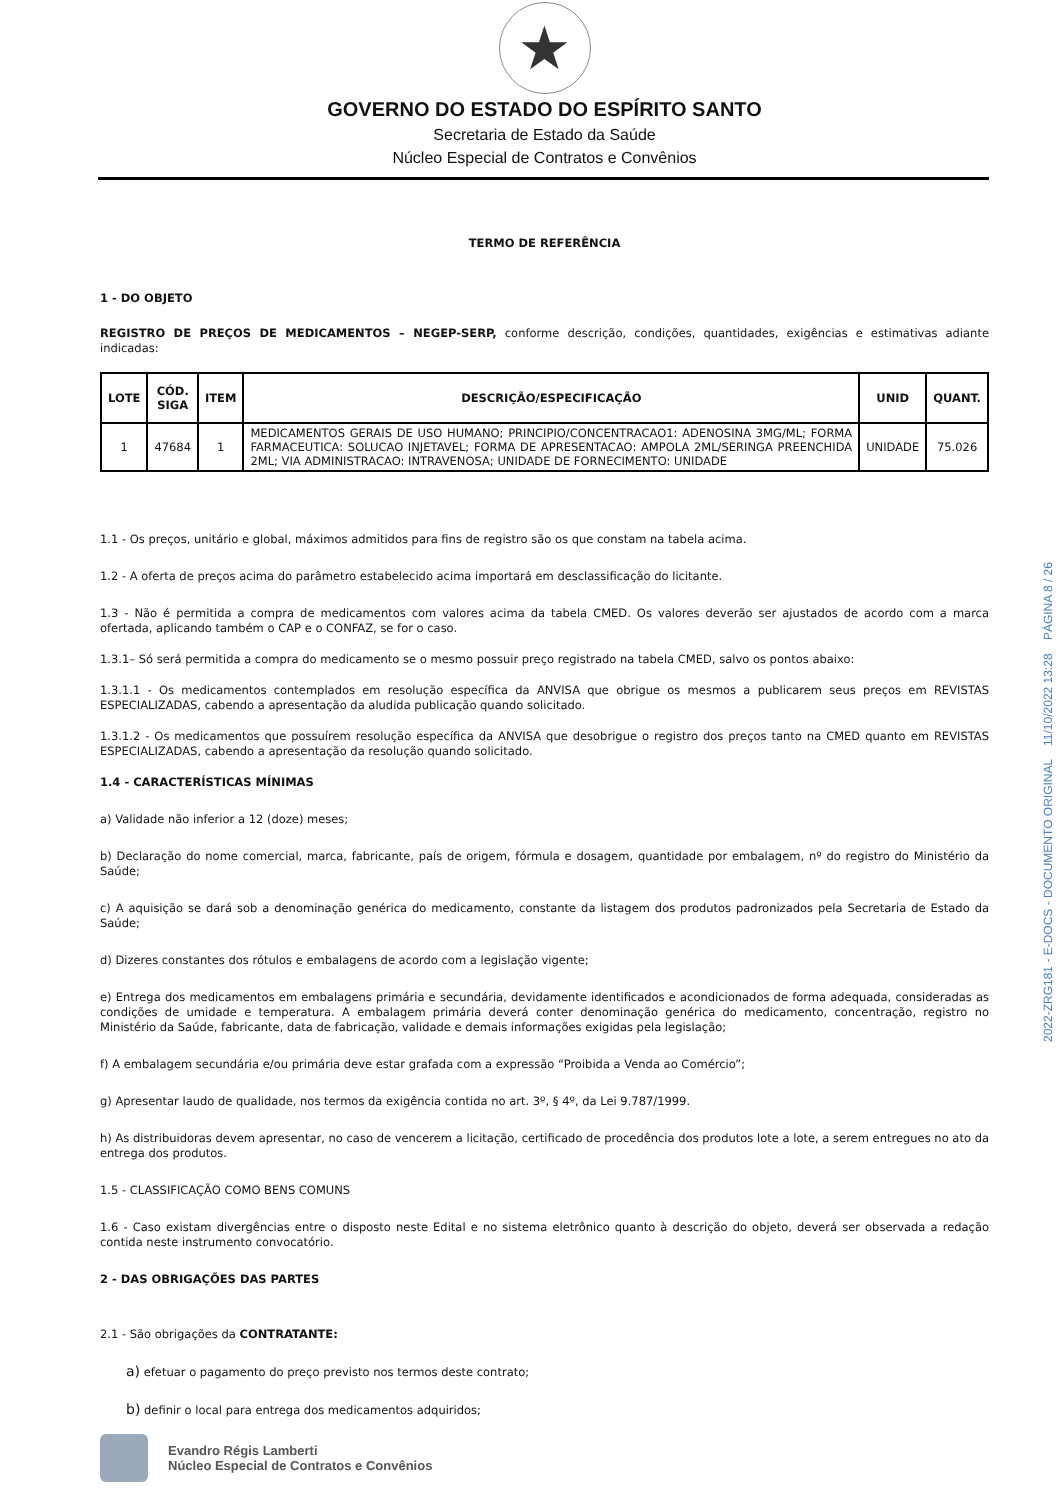★
GOVERNO DO ESTADO DO ESPÍRITO SANTO
Secretaria de Estado da Saúde
Núcleo Especial de Contratos e Convênios
TERMO DE REFERÊNCIA
1 - DO OBJETO
REGISTRO DE PREÇOS DE MEDICAMENTOS – NEGEP-SERP, conforme descrição, condições, quantidades, exigências e estimativas adiante indicadas:
| LOTE | CÓD. SIGA | ITEM | DESCRIÇÃO/ESPECIFICAÇÃO | UNID | QUANT. |
| --- | --- | --- | --- | --- | --- |
| 1 | 47684 | 1 | MEDICAMENTOS GERAIS DE USO HUMANO; PRINCIPIO/CONCENTRACAO1: ADENOSINA 3MG/ML; FORMA FARMACEUTICA: SOLUCAO INJETAVEL; FORMA DE APRESENTACAO: AMPOLA 2ML/SERINGA PREENCHIDA 2ML; VIA ADMINISTRACAO: INTRAVENOSA; UNIDADE DE FORNECIMENTO: UNIDADE | UNIDADE | 75.026 |
1.1 - Os preços, unitário e global, máximos admitidos para fins de registro são os que constam na tabela acima.
1.2 - A oferta de preços acima do parâmetro estabelecido acima importará em desclassificação do licitante.
1.3 - Não é permitida a compra de medicamentos com valores acima da tabela CMED. Os valores deverão ser ajustados de acordo com a marca ofertada, aplicando também o CAP e o CONFAZ, se for o caso.
1.3.1– Só será permitida a compra do medicamento se o mesmo possuir preço registrado na tabela CMED, salvo os pontos abaixo:
1.3.1.1 - Os medicamentos contemplados em resolução específica da ANVISA que obrigue os mesmos a publicarem seus preços em REVISTAS ESPECIALIZADAS, cabendo a apresentação da aludida publicação quando solicitado.
1.3.1.2 - Os medicamentos que possuírem resolução específica da ANVISA que desobrigue o registro dos preços tanto na CMED quanto em REVISTAS ESPECIALIZADAS, cabendo a apresentação da resolução quando solicitado.
1.4 - CARACTERÍSTICAS MÍNIMAS
a) Validade não inferior a 12 (doze) meses;
b) Declaração do nome comercial, marca, fabricante, país de origem, fórmula e dosagem, quantidade por embalagem, nº do registro do Ministério da Saúde;
c) A aquisição se dará sob a denominação genérica do medicamento, constante da listagem dos produtos padronizados pela Secretaria de Estado da Saúde;
d) Dizeres constantes dos rótulos e embalagens de acordo com a legislação vigente;
e) Entrega dos medicamentos em embalagens primária e secundária, devidamente identificados e acondicionados de forma adequada, consideradas as condições de umidade e temperatura. A embalagem primária deverá conter denominação genérica do medicamento, concentração, registro no Ministério da Saúde, fabricante, data de fabricação, validade e demais informações exigidas pela legislação;
f) A embalagem secundária e/ou primária deve estar grafada com a expressão “Proibida a Venda ao Comércio”;
g) Apresentar laudo de qualidade, nos termos da exigência contida no art. 3º, § 4º, da Lei 9.787/1999.
h) As distribuidoras devem apresentar, no caso de vencerem a licitação, certificado de procedência dos produtos lote a lote, a serem entregues no ato da entrega dos produtos.
1.5 - CLASSIFICAÇÃO COMO BENS COMUNS
1.6 - Caso existam divergências entre o disposto neste Edital e no sistema eletrônico quanto à descrição do objeto, deverá ser observada a redação contida neste instrumento convocatório.
2 - DAS OBRIGAÇÕES DAS PARTES
2.1 - São obrigações da CONTRATANTE:
a) efetuar o pagamento do preço previsto nos termos deste contrato;
b) definir o local para entrega dos medicamentos adquiridos;
Evandro Régis Lamberti
Núcleo Especial de Contratos e Convênios
2022-ZRG181 - E-DOCS - DOCUMENTO ORIGINAL 11/10/2022 13:28 PÁGINA 8 / 26